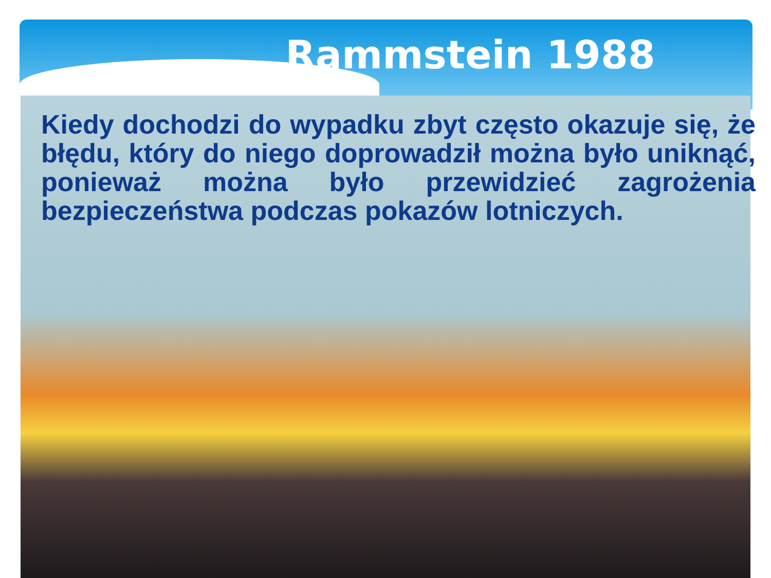Rammstein 1988
Kiedy dochodzi do wypadku zbyt często okazuje się, że błędu, który do niego doprowadził można było uniknąć, ponieważ można było przewidzieć zagrożenia bezpieczeństwa podczas pokazów lotniczych.